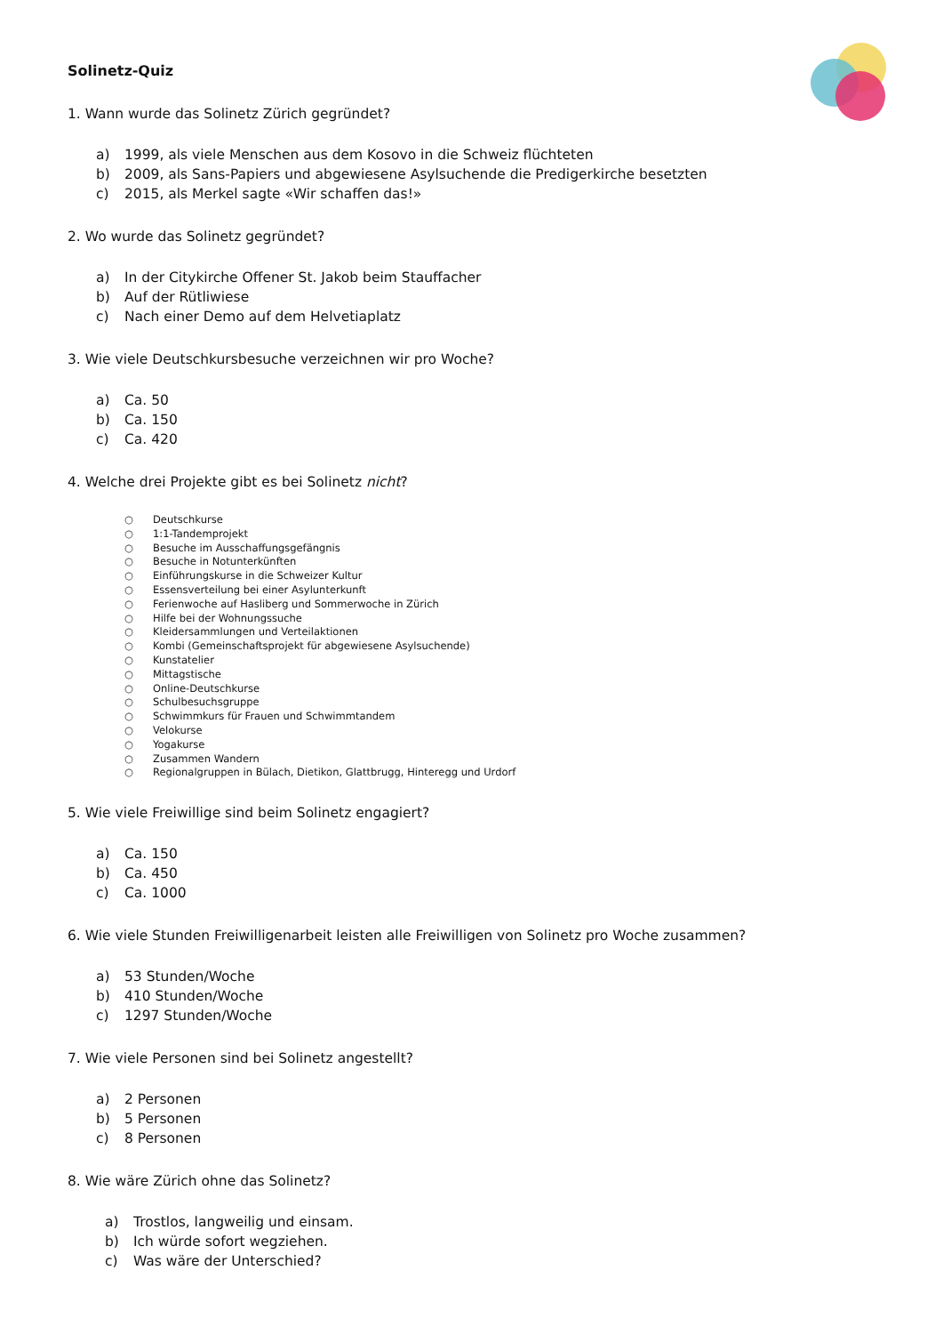Solinetz-Quiz
1. Wann wurde das Solinetz Zürich gegründet?
a) 1999, als viele Menschen aus dem Kosovo in die Schweiz flüchteten
b) 2009, als Sans-Papiers und abgewiesene Asylsuchende die Predigerkirche besetzten
c) 2015, als Merkel sagte «Wir schaffen das!»
2. Wo wurde das Solinetz gegründet?
a) In der Citykirche Offener St. Jakob beim Stauffacher
b) Auf der Rütliwiese
c) Nach einer Demo auf dem Helvetiaplatz
3. Wie viele Deutschkursbesuche verzeichnen wir pro Woche?
a) Ca. 50
b) Ca. 150
c) Ca. 420
4. Welche drei Projekte gibt es bei Solinetz nicht?
○ Deutschkurse
○ 1:1-Tandemprojekt
○ Besuche im Ausschaffungsgefängnis
○ Besuche in Notunterkünften
○ Einführungskurse in die Schweizer Kultur
○ Essensverteilung bei einer Asylunterkunft
○ Ferienwoche auf Hasliberg und Sommerwoche in Zürich
○ Hilfe bei der Wohnungssuche
○ Kleidersammlungen und Verteilaktionen
○ Kombi (Gemeinschaftsprojekt für abgewiesene Asylsuchende)
○ Kunstatelier
○ Mittagstische
○ Online-Deutschkurse
○ Schulbesuchsgruppe
○ Schwimmkurs für Frauen und Schwimmtandem
○ Velokurse
○ Yogakurse
○ Zusammen Wandern
○ Regionalgruppen in Bülach, Dietikon, Glattbrugg, Hinteregg und Urdorf
5. Wie viele Freiwillige sind beim Solinetz engagiert?
a) Ca. 150
b) Ca. 450
c) Ca. 1000
6. Wie viele Stunden Freiwilligenarbeit leisten alle Freiwilligen von Solinetz pro Woche zusammen?
a) 53 Stunden/Woche
b) 410 Stunden/Woche
c) 1297 Stunden/Woche
7. Wie viele Personen sind bei Solinetz angestellt?
a) 2 Personen
b) 5 Personen
c) 8 Personen
8. Wie wäre Zürich ohne das Solinetz?
a) Trostlos, langweilig und einsam.
b) Ich würde sofort wegziehen.
c) Was wäre der Unterschied?